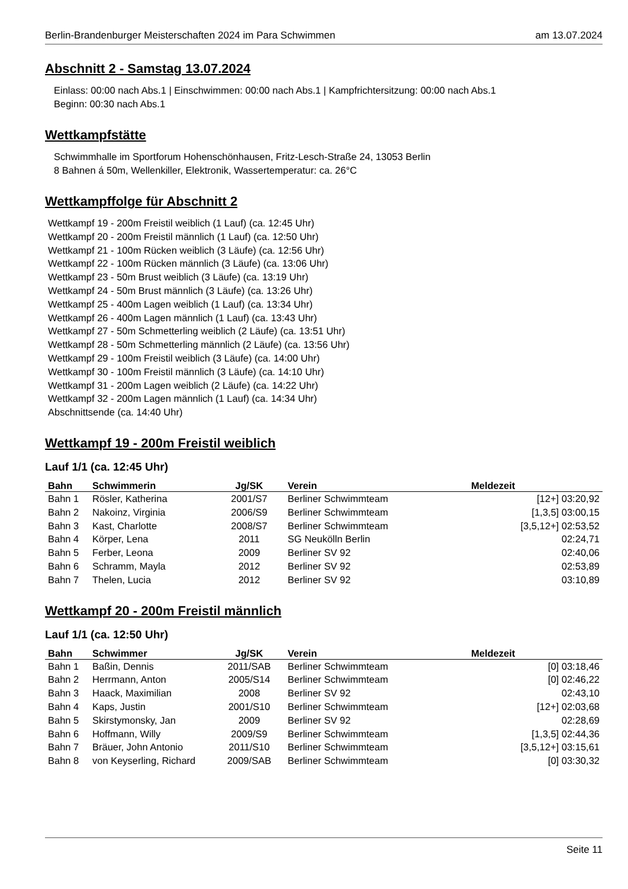Berlin-Brandenburger Meisterschaften 2024 im Para Schwimmen am 13.07.2024
Abschnitt 2 - Samstag 13.07.2024
Einlass: 00:00 nach Abs.1 | Einschwimmen: 00:00 nach Abs.1 | Kampfrichtersitzung: 00:00 nach Abs.1
Beginn: 00:30 nach Abs.1
Wettkampfstätte
Schwimmhalle im Sportforum Hohenschönhausen, Fritz-Lesch-Straße 24, 13053 Berlin
8 Bahnen á 50m, Wellenkiller, Elektronik, Wassertemperatur: ca. 26°C
Wettkampffolge für Abschnitt 2
Wettkampf 19 - 200m Freistil weiblich (1 Lauf) (ca. 12:45 Uhr)
Wettkampf 20 - 200m Freistil männlich (1 Lauf) (ca. 12:50 Uhr)
Wettkampf 21 - 100m Rücken weiblich (3 Läufe) (ca. 12:56 Uhr)
Wettkampf 22 - 100m Rücken männlich (3 Läufe) (ca. 13:06 Uhr)
Wettkampf 23 - 50m Brust weiblich (3 Läufe) (ca. 13:19 Uhr)
Wettkampf 24 - 50m Brust männlich (3 Läufe) (ca. 13:26 Uhr)
Wettkampf 25 - 400m Lagen weiblich (1 Lauf) (ca. 13:34 Uhr)
Wettkampf 26 - 400m Lagen männlich (1 Lauf) (ca. 13:43 Uhr)
Wettkampf 27 - 50m Schmetterling weiblich (2 Läufe) (ca. 13:51 Uhr)
Wettkampf 28 - 50m Schmetterling männlich (2 Läufe) (ca. 13:56 Uhr)
Wettkampf 29 - 100m Freistil weiblich (3 Läufe) (ca. 14:00 Uhr)
Wettkampf 30 - 100m Freistil männlich (3 Läufe) (ca. 14:10 Uhr)
Wettkampf 31 - 200m Lagen weiblich (2 Läufe) (ca. 14:22 Uhr)
Wettkampf 32 - 200m Lagen männlich (1 Lauf) (ca. 14:34 Uhr)
Abschnittsende (ca. 14:40 Uhr)
Wettkampf 19 - 200m Freistil weiblich
Lauf 1/1 (ca. 12:45 Uhr)
| Bahn | Schwimmerin | Jg/SK | Verein | Meldezeit |
| --- | --- | --- | --- | --- |
| Bahn 1 | Rösler, Katherina | 2001/S7 | Berliner Schwimmteam | [12+] 03:20,92 |
| Bahn 2 | Nakoinz, Virginia | 2006/S9 | Berliner Schwimmteam | [1,3,5] 03:00,15 |
| Bahn 3 | Kast, Charlotte | 2008/S7 | Berliner Schwimmteam | [3,5,12+] 02:53,52 |
| Bahn 4 | Körper, Lena | 2011 | SG Neukölln Berlin | 02:24,71 |
| Bahn 5 | Ferber, Leona | 2009 | Berliner SV 92 | 02:40,06 |
| Bahn 6 | Schramm, Mayla | 2012 | Berliner SV 92 | 02:53,89 |
| Bahn 7 | Thelen, Lucia | 2012 | Berliner SV 92 | 03:10,89 |
Wettkampf 20 - 200m Freistil männlich
Lauf 1/1 (ca. 12:50 Uhr)
| Bahn | Schwimmer | Jg/SK | Verein | Meldezeit |
| --- | --- | --- | --- | --- |
| Bahn 1 | Baßin, Dennis | 2011/SAB | Berliner Schwimmteam | [0] 03:18,46 |
| Bahn 2 | Herrmann, Anton | 2005/S14 | Berliner Schwimmteam | [0] 02:46,22 |
| Bahn 3 | Haack, Maximilian | 2008 | Berliner SV 92 | 02:43,10 |
| Bahn 4 | Kaps, Justin | 2001/S10 | Berliner Schwimmteam | [12+] 02:03,68 |
| Bahn 5 | Skirstymonsky, Jan | 2009 | Berliner SV 92 | 02:28,69 |
| Bahn 6 | Hoffmann, Willy | 2009/S9 | Berliner Schwimmteam | [1,3,5] 02:44,36 |
| Bahn 7 | Bräuer, John Antonio | 2011/S10 | Berliner Schwimmteam | [3,5,12+] 03:15,61 |
| Bahn 8 | von Keyserling, Richard | 2009/SAB | Berliner Schwimmteam | [0] 03:30,32 |
Seite 11